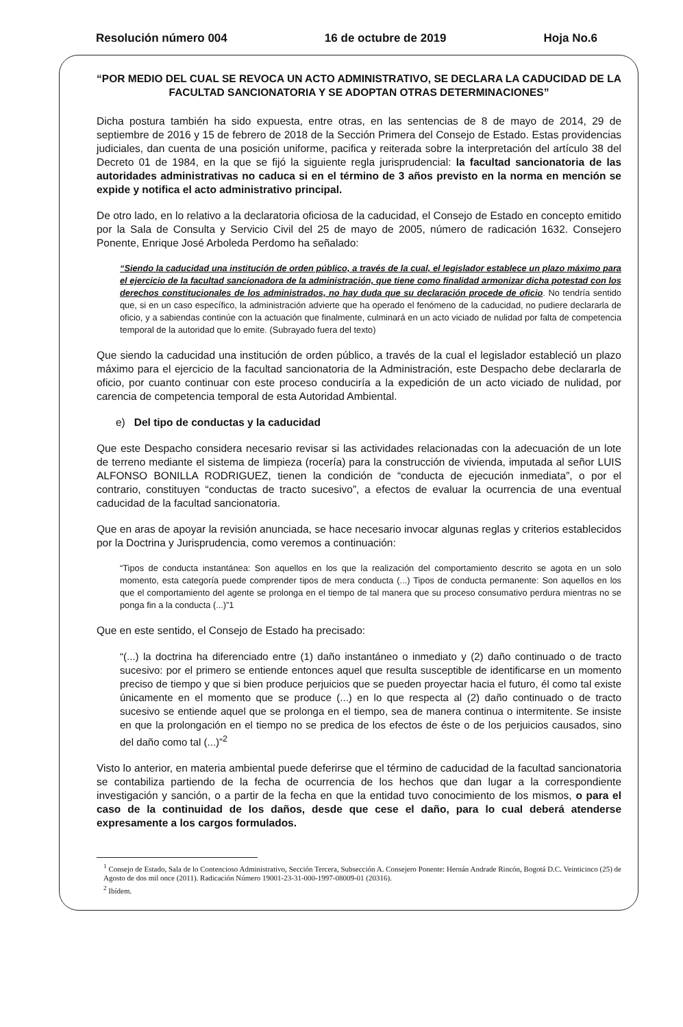Resolución número 004 16 de octubre de 2019 Hoja No.6
“POR MEDIO DEL CUAL SE REVOCA UN ACTO ADMINISTRATIVO, SE DECLARA LA CADUCIDAD DE LA FACULTAD SANCIONATORIA Y SE ADOPTAN OTRAS DETERMINACIONES”
Dicha postura también ha sido expuesta, entre otras, en las sentencias de 8 de mayo de 2014, 29 de septiembre de 2016 y 15 de febrero de 2018 de la Sección Primera del Consejo de Estado. Estas providencias judiciales, dan cuenta de una posición uniforme, pacifica y reiterada sobre la interpretación del artículo 38 del Decreto 01 de 1984, en la que se fijó la siguiente regla jurisprudencial: la facultad sancionatoria de las autoridades administrativas no caduca si en el término de 3 años previsto en la norma en mención se expide y notifica el acto administrativo principal.
De otro lado, en lo relativo a la declaratoria oficiosa de la caducidad, el Consejo de Estado en concepto emitido por la Sala de Consulta y Servicio Civil del 25 de mayo de 2005, número de radicación 1632. Consejero Ponente, Enrique José Arboleda Perdomo ha señalado:
“Siendo la caducidad una institución de orden público, a través de la cual, el legislador establece un plazo máximo para el ejercicio de la facultad sancionadora de la administración, que tiene como finalidad armonizar dicha potestad con los derechos constitucionales de los administrados, no hay duda que su declaración procede de oficio. No tendría sentido que, si en un caso específico, la administración advierte que ha operado el fenómeno de la caducidad, no pudiere declararla de oficio, y a sabiendas continúe con la actuación que finalmente, culminará en un acto viciado de nulidad por falta de competencia temporal de la autoridad que lo emite. (Subrayado fuera del texto)
Que siendo la caducidad una institución de orden público, a través de la cual el legislador estableció un plazo máximo para el ejercicio de la facultad sancionatoria de la Administración, este Despacho debe declararla de oficio, por cuanto continuar con este proceso conduciría a la expedición de un acto viciado de nulidad, por carencia de competencia temporal de esta Autoridad Ambiental.
e) Del tipo de conductas y la caducidad
Que este Despacho considera necesario revisar si las actividades relacionadas con la adecuación de un lote de terreno mediante el sistema de limpieza (rocería) para la construcción de vivienda, imputada al señor LUIS ALFONSO BONILLA RODRIGUEZ, tienen la condición de “conducta de ejecución inmediata”, o por el contrario, constituyen “conductas de tracto sucesivo”, a efectos de evaluar la ocurrencia de una eventual caducidad de la facultad sancionatoria.
Que en aras de apoyar la revisión anunciada, se hace necesario invocar algunas reglas y criterios establecidos por la Doctrina y Jurisprudencia, como veremos a continuación:
“Tipos de conducta instantánea: Son aquellos en los que la realización del comportamiento descrito se agota en un solo momento, esta categoría puede comprender tipos de mera conducta (...) Tipos de conducta permanente: Son aquellos en los que el comportamiento del agente se prolonga en el tiempo de tal manera que su proceso consumativo perdura mientras no se ponga fin a la conducta (...)”1
Que en este sentido, el Consejo de Estado ha precisado:
“(...) la doctrina ha diferenciado entre (1) daño instantáneo o inmediato y (2) daño continuado o de tracto sucesivo: por el primero se entiende entonces aquel que resulta susceptible de identificarse en un momento preciso de tiempo y que si bien produce perjuicios que se pueden proyectar hacia el futuro, él como tal existe únicamente en el momento que se produce (...) en lo que respecta al (2) daño continuado o de tracto sucesivo se entiende aquel que se prolonga en el tiempo, sea de manera continua o intermitente. Se insiste en que la prolongación en el tiempo no se predica de los efectos de éste o de los perjuicios causados, sino del daño como tal (...)”<sup>2</sup>
Visto lo anterior, en materia ambiental puede deferirse que el término de caducidad de la facultad sancionatoria se contabiliza partiendo de la fecha de ocurrencia de los hechos que dan lugar a la correspondiente investigación y sanción, o a partir de la fecha en que la entidad tuvo conocimiento de los mismos, o para el caso de la continuidad de los daños, desde que cese el daño, para lo cual deberá atenderse expresamente a los cargos formulados.
<sup>1</sup> Consejo de Estado, Sala de lo Contencioso Administrativo, Sección Tercera, Subsección A. Consejero Ponente: Hernán Andrade Rincón, Bogotá D.C. Veinticinco (25) de Agosto de dos mil once (2011). Radicación Número 19001-23-31-000-1997-08009-01 (20316).
<sup>2</sup> Ibídem.